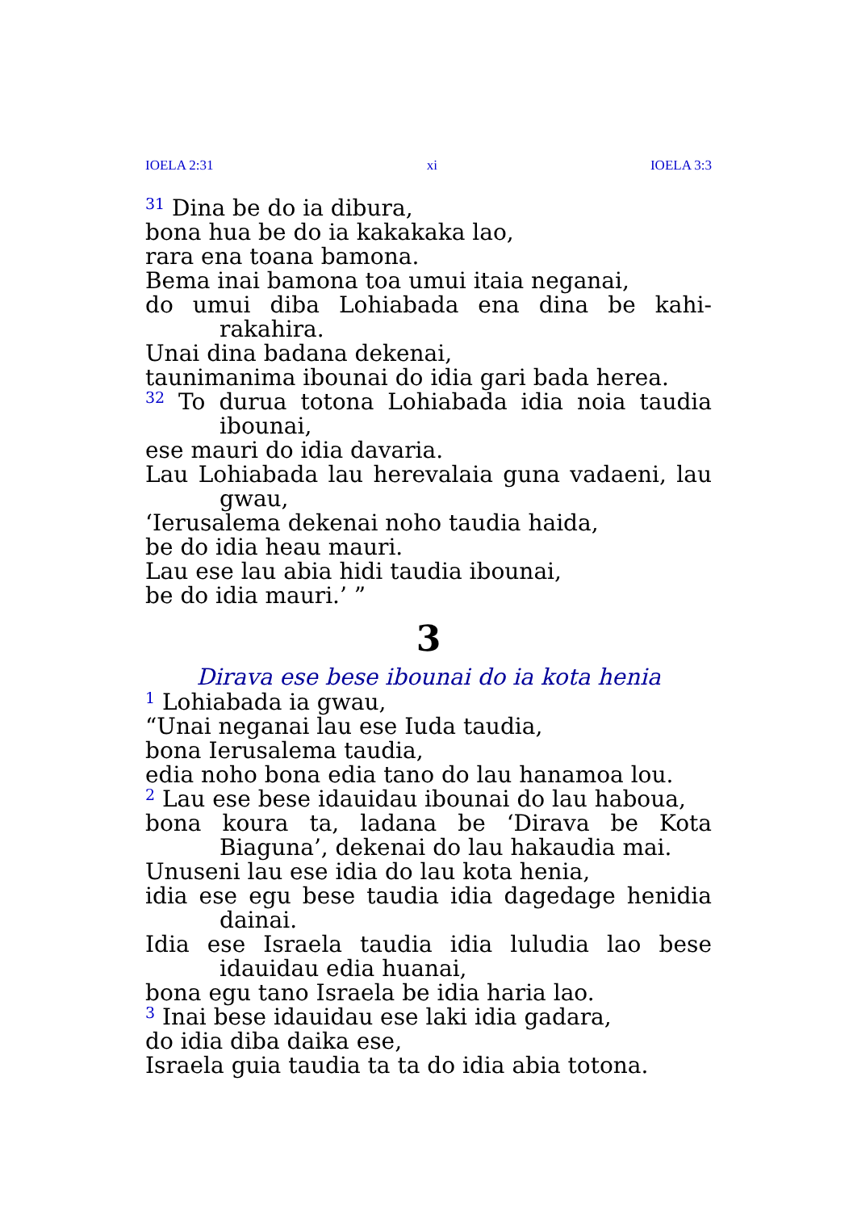IOELA 2:31 xi IOELA 3:3
<sup>31</sup> Dina be do ia dibura,
bona hua be do ia kakakaka lao,
rara ena toana bamona.
Bema inai bamona toa umui itaia neganai,
do umui diba Lohiabada ena dina be kahi­rakahira.
Unai dina badana dekenai,
taunimanima ibounai do idia gari bada herea.
<sup>32</sup> To durua totona Lohiabada idia noia taudia ibounai,
ese mauri do idia davaria.
Lau Lohiabada lau herevalaia guna vadaeni, lau gwau,
‘Ierusalema dekenai noho taudia haida,
be do idia heau mauri.
Lau ese lau abia hidi taudia ibounai,
be do idia mauri.’ ”
3
Dirava ese bese ibounai do ia kota henia
<sup>1</sup> Lohiabada ia gwau,
“Unai neganai lau ese Iuda taudia,
bona Ierusalema taudia,
edia noho bona edia tano do lau hanamoa lou.
<sup>2</sup> Lau ese bese idauidau ibounai do lau haboua,
bona koura ta, ladana be ‘Dirava be Kota Biaguna’, dekenai do lau hakaudia mai.
Unuseni lau ese idia do lau kota henia,
idia ese egu bese taudia idia dagedage henidia dainai.
Idia ese Israela taudia idia luludia lao bese idauidau edia huanai,
bona egu tano Israela be idia haria lao.
<sup>3</sup> Inai bese idauidau ese laki idia gadara,
do idia diba daika ese,
Israela guia taudia ta ta do idia abia totona.